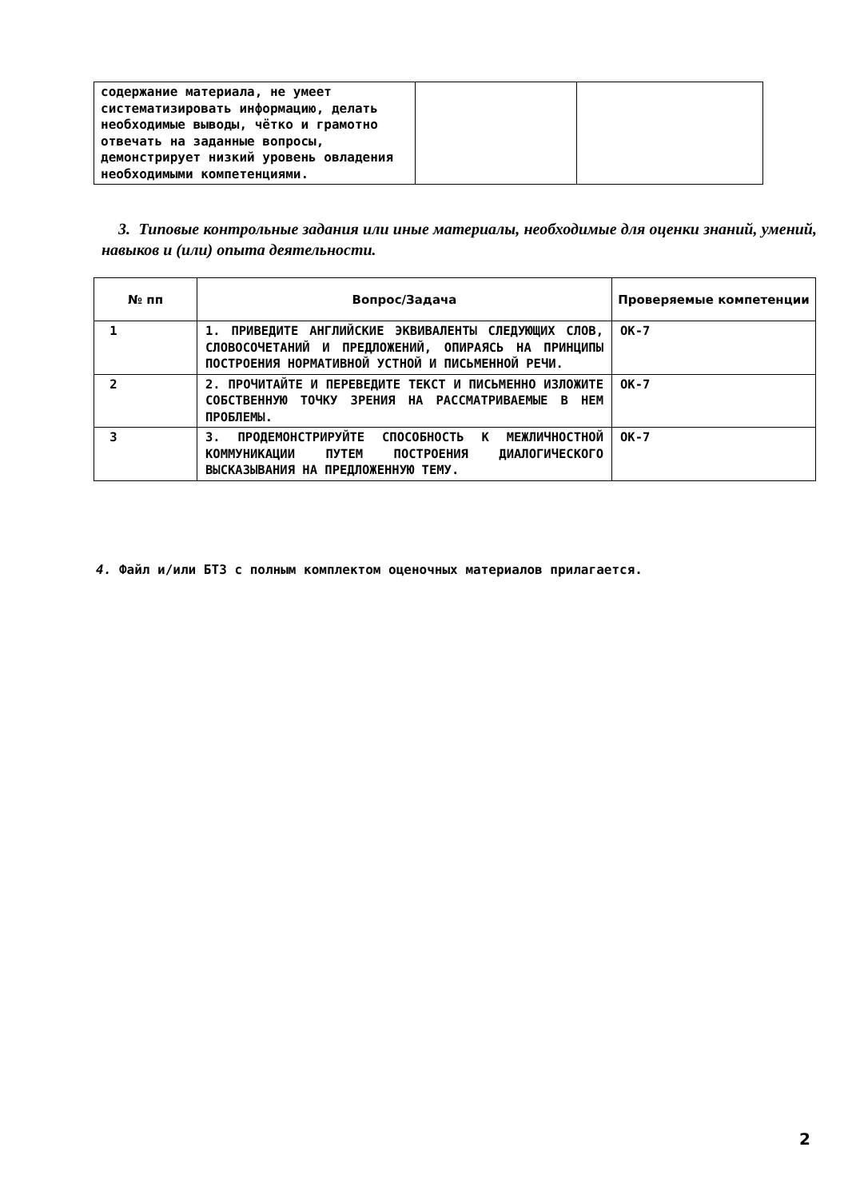| содержание материала, не умеет систематизировать информацию, делать необходимые выводы, чётко и грамотно отвечать на заданные вопросы, демонстрирует низкий уровень овладения необходимыми компетенциями. | | |
3. Типовые контрольные задания или иные материалы, необходимые для оценки знаний, умений, навыков и (или) опыта деятельности.
| № пп | Вопрос/Задача | Проверяемые компетенции |
| --- | --- | --- |
| 1 | 1. ПРИВЕДИТЕ АНГЛИЙСКИЕ ЭКВИВАЛЕНТЫ СЛЕДУЮЩИХ СЛОВ, СЛОВОСОЧЕТАНИЙ И ПРЕДЛОЖЕНИЙ, ОПИРАЯСЬ НА ПРИНЦИПЫ ПОСТРОЕНИЯ НОРМАТИВНОЙ УСТНОЙ И ПИСЬМЕННОЙ РЕЧИ. | ОК-7 |
| 2 | 2. ПРОЧИТАЙТЕ И ПЕРЕВЕДИТЕ ТЕКСТ И ПИСЬМЕННО ИЗЛОЖИТЕ СОБСТВЕННУЮ ТОЧКУ ЗРЕНИЯ НА РАССМАТРИВАЕМЫЕ В НЕМ ПРОБЛЕМЫ. | ОК-7 |
| 3 | 3. ПРОДЕМОНСТРИРУЙТЕ СПОСОБНОСТЬ К МЕЖЛИЧНОСТНОЙ КОММУНИКАЦИИ ПУТЕМ ПОСТРОЕНИЯ ДИАЛОГИЧЕСКОГО ВЫСКАЗЫВАНИЯ НА ПРЕДЛОЖЕННУЮ ТЕМУ. | ОК-7 |
4. Файл и/или БТЗ с полным комплектом оценочных материалов прилагается.
2